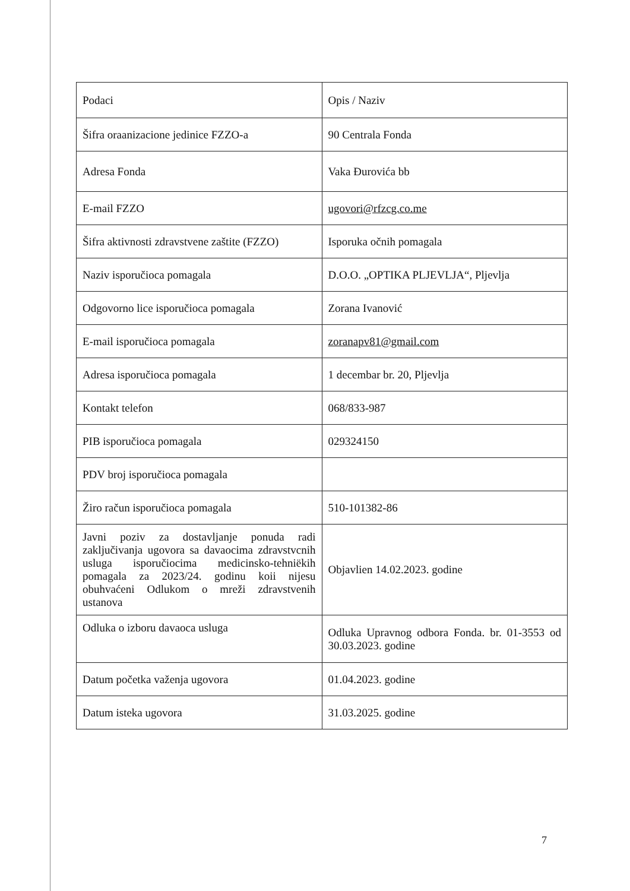| Podaci | Opis / Naziv |
| Šifra oraanizacione jedinice FZZO-a | 90 Centrala Fonda |
| Adresa Fonda | Vaka Đurovića bb |
| E-mail FZZO | ugovori@rfzcg.co.me |
| Šifra aktivnosti zdravstvene zaštite (FZZO) | Isporuka očnih pomagala |
| Naziv isporučioca pomagala | D.O.O. „OPTIKA PLJEVLJA“, Pljevlja |
| Odgovorno lice isporučioca pomagala | Zorana Ivanović |
| E-mail isporučioca pomagala | zoranapv81@gmail.com |
| Adresa isporučioca pomagala | 1 decembar br. 20, Pljevlja |
| Kontakt telefon | 068/833-987 |
| PIB isporučioca pomagala | 029324150 |
| PDV broj isporučioca pomagala | |
| Žiro račun isporučioca pomagala | 510-101382-86 |
| Javni poziv za dostavljanje ponuda radi zaključivanja ugovora sa davaocima zdravstvcnih usluga isporučiocima medicinsko-tehniëkih pomagala za 2023/24. godinu koii nijesu obuhvaćeni Odlukom o mreži zdravstvenih ustanova | Objavlien 14.02.2023. godine |
| Odluka o izboru davaoca usluga | Odluka Upravnog odbora Fonda. br. 01-3553 od 30.03.2023. godine |
| Datum početka važenja ugovora | 01.04.2023. godine |
| Datum isteka ugovora | 31.03.2025. godine |
7